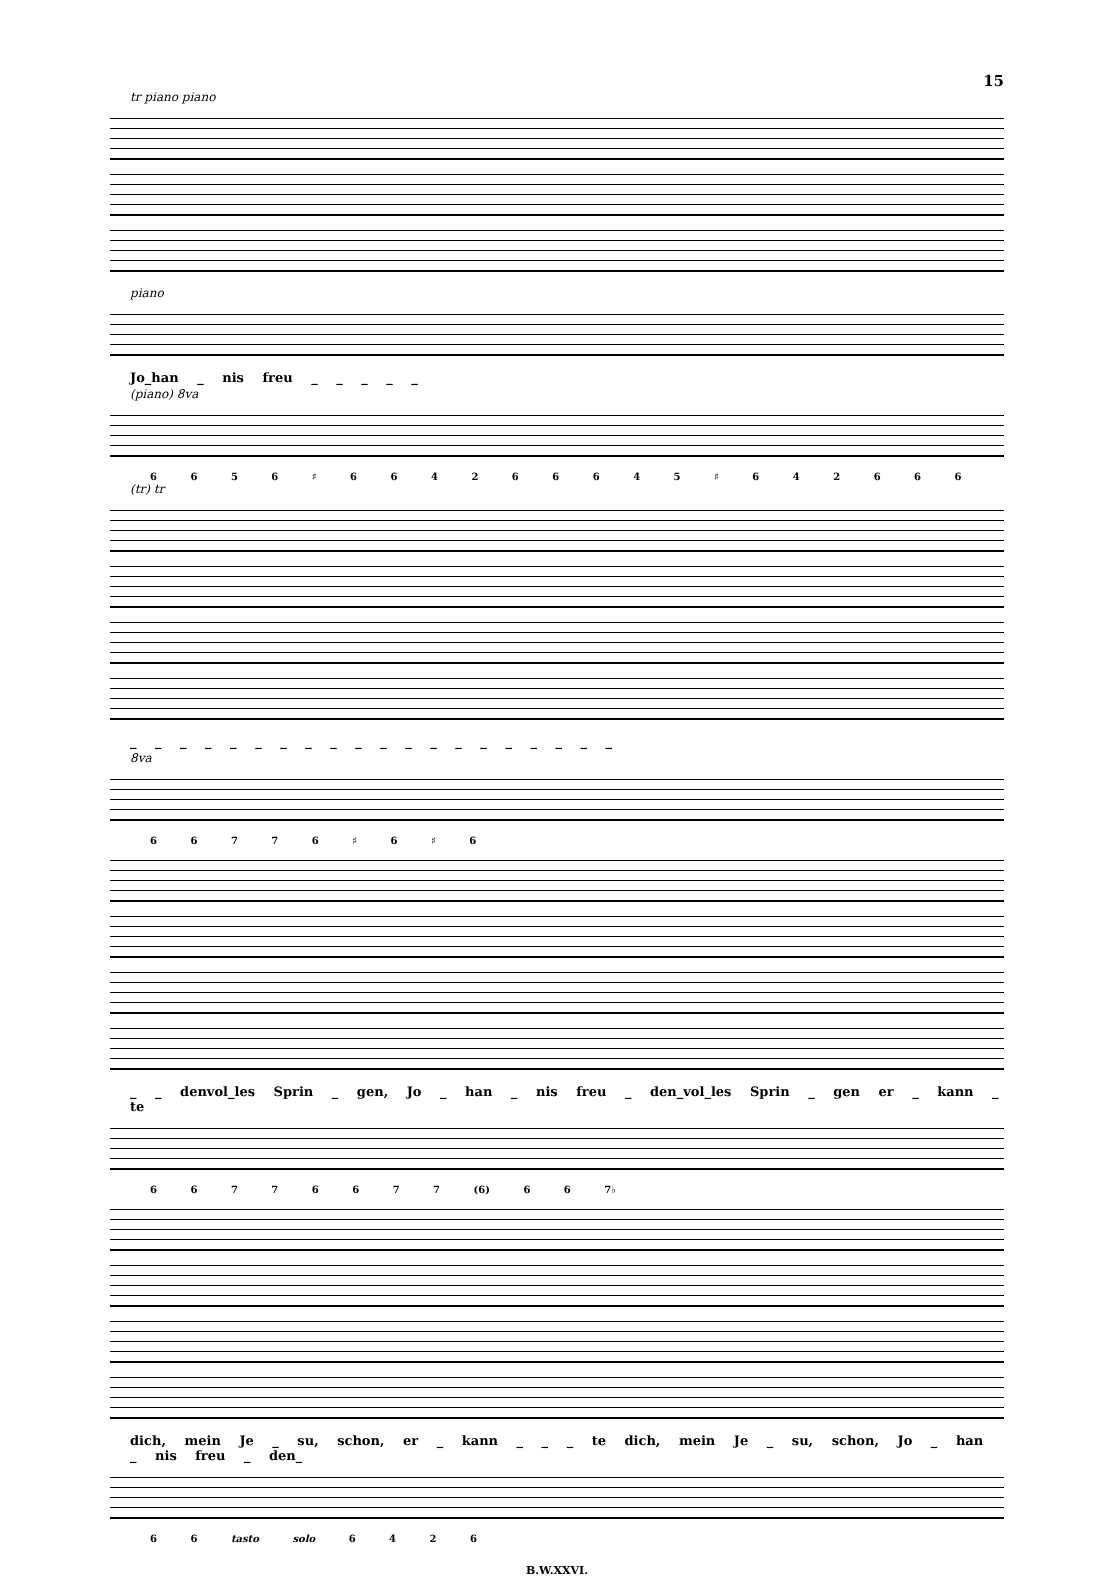15
tr piano piano
piano
Jo_han _ nis freu _ _ _ _ _
(piano) 8va
6 6 5 6 ♯ 6 6 4 2 6 6 6 4 5 ♯ 6 4 2 6 6 6
(tr) tr
_ _ _ _ _ _ _ _ _ _ _ _ _ _ _ _ _ _ _ _
8va
6 6 7 7 6 ♯ 6 ♯ 6
_ _ denvol_les Sprin _ gen, Jo _ han _ nis freu _ den_vol_les Sprin _ gen er _ kann _ te
6 6 7 7 6 6 7 7 (6) 6 6 7♭
dich, mein Je _ su, schon, er _ kann _ _ _ te dich, mein Je _ su, schon, Jo _ han _ nis freu _ den_
6 6 tasto solo 6 4 2 6
B.W.XXVI.